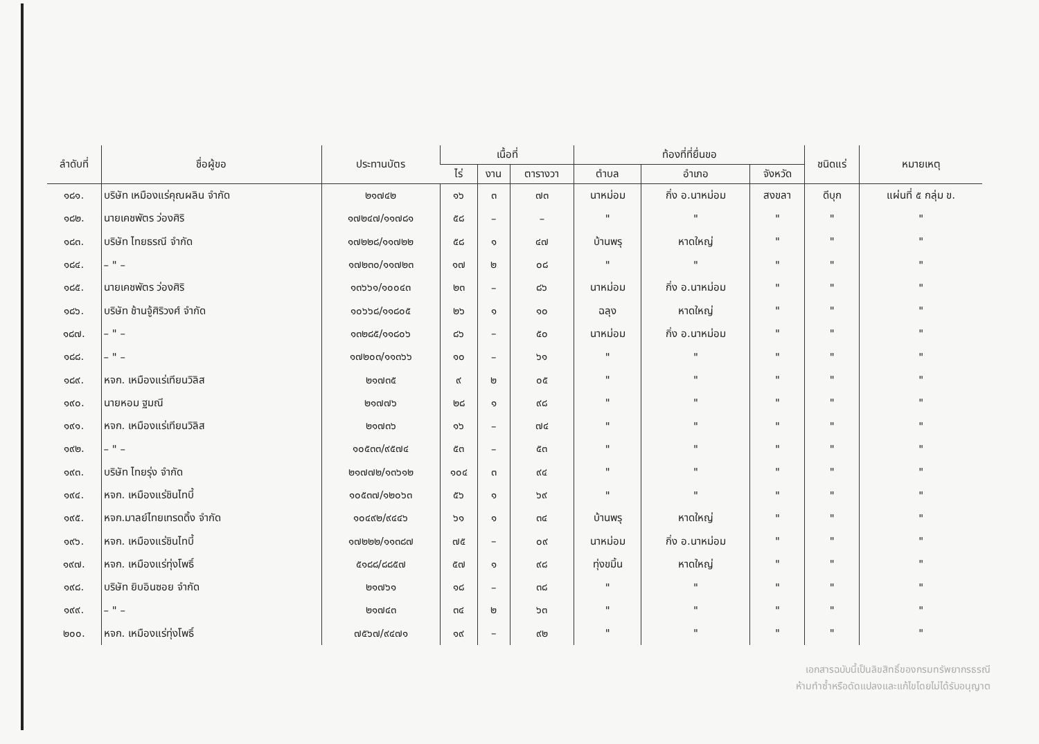| ลำดับที่ | ชื่อผู้ขอ | ประทานบัตร | เนื้อที่ | | | ท้องที่ที่ยื่นขอ | | | ชนิดแร่ | หมายเหตุ |
| --- | --- | --- | --- | --- | --- | --- | --- | --- | --- | --- |
| | | | ไร่ | งาน | ตารางวา | ตำบล | อำเภอ | จังหวัด | | |
| ๑๘๑. | บริษัท เหมืองแร่คุณผลิน จำกัด | ๒๑๗๔๒ | ๑๖ | ๓ | ๗๓ | นาหม่อม | กิ่ง อ.นาหม่อม | สงขลา | ดีบุก | แผ่นที่ ๕ กลุ่ม ข. |
| ๑๘๒. | นายเคชพัตร ว่องศิริ | ๑๗๒๔๗/๑๑๗๘๑ | ๕๘ | – | – | " | " | " | " | " |
| ๑๘๓. | บริษัท ไทยธรณี จำกัด | ๑๗๒๒๘/๑๑๗๒๒ | ๕๘ | ๑ | ๔๗ | บ้านพรุ | หาดใหญ่ | " | " | " |
| ๑๘๔. | – " – | ๑๗๒๓๐/๑๑๗๒๓ | ๑๗ | ๒ | ๐๘ | " | " | " | " | " |
| ๑๘๕. | นายเคชพัตร ว่องศิริ | ๑๓๖๖๑/๑๐๐๔๓ | ๒๓ | – | ๘๖ | นาหม่อม | กิ่ง อ.นาหม่อม | " | " | " |
| ๑๘๖. | บริษัท ช้านจู้ศิริวงศ์ จำกัด | ๑๐๖๖๘/๑๑๘๐๕ | ๒๖ | ๑ | ๑๐ | ฉลุง | หาดใหญ่ | " | " | " |
| ๑๘๗. | – " – | ๑๓๒๘๕/๑๑๘๐๖ | ๘๖ | – | ๕๐ | นาหม่อม | กิ่ง อ.นาหม่อม | " | " | " |
| ๑๘๘. | – " – | ๑๗๒๐๓/๑๑๓๖๖ | ๑๐ | – | ๖๑ | " | " | " | " | " |
| ๑๘๙. | หจก. เหมืองแร่เทียนวิลิส | ๒๑๗๓๕ | ๙ | ๒ | ๐๕ | " | " | " | " | " |
| ๑๙๐. | นายหอม ฐมณี | ๒๑๗๗๖ | ๒๘ | ๑ | ๙๘ | " | " | " | " | " |
| ๑๙๑. | หจก. เหมืองแร่เทียนวิลิส | ๒๑๗๓๖ | ๑๖ | – | ๗๔ | " | " | " | " | " |
| ๑๙๒. | – " – | ๑๐๕๓๓/๙๕๗๔ | ๕๓ | – | ๕๓ | " | " | " | " | " |
| ๑๙๓. | บริษัท ไทยรุ่ง จำกัด | ๒๑๗๗๒/๑๓๖๑๒ | ๑๐๔ | ๓ | ๙๔ | " | " | " | " | " |
| ๑๙๔. | หจก. เหมืองแร่ชินไทบี้ | ๑๐๕๓๗/๑๒๐๖๓ | ๕๖ | ๑ | ๖๙ | " | " | " | " | " |
| ๑๙๕. | หจก.มาลย์ไทยเทรดดิ้ง จำกัด | ๑๐๔๙๒/๙๔๔๖ | ๖๑ | ๑ | ๓๔ | บ้านพรุ | หาดใหญ่ | " | " | " |
| ๑๙๖. | หจก. เหมืองแร่ชินไทบี้ | ๑๗๒๒๒/๑๑๓๘๗ | ๗๕ | – | ๐๙ | นาหม่อม | กิ่ง อ.นาหม่อม | " | " | " |
| ๑๙๗. | หจก. เหมืองแร่ทุ่งโพธิ์ | ๕๑๘๘/๘๘๕๗ | ๕๗ | ๑ | ๙๘ | ทุ่งขมิ้น | หาดใหญ่ | " | " | " |
| ๑๙๘. | บริษัท ยิบอินซอย จำกัด | ๒๑๗๖๑ | ๑๘ | – | ๓๘ | " | " | " | " | " |
| ๑๙๙. | – " – | ๒๑๗๔๓ | ๓๔ | ๒ | ๖๓ | " | " | " | " | " |
| ๒๐๐. | หจก. เหมืองแร่ทุ่งโพธิ์ | ๗๕๖๗/๙๔๗๑ | ๑๙ | – | ๙๒ | " | " | " | " | " |
เอกสารฉบับนี้เป็นลิขสิทธิ์ของกรมทรัพยากรธรณี
ห้ามทำซ้ำหรือดัดแปลงและแก้ไขโดยไม่ได้รับอนุญาต